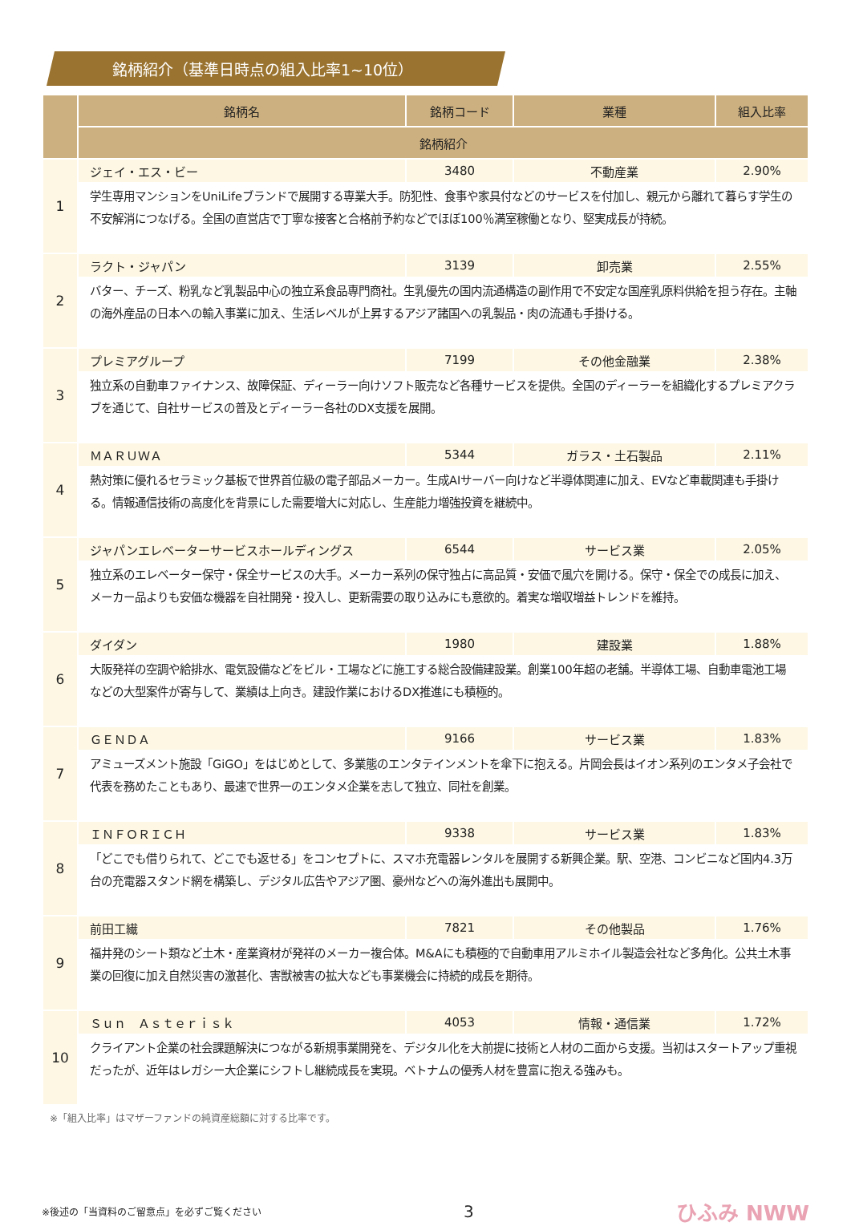銘柄紹介（基準日時点の組入比率1~10位）
| | 銘柄名 | 銘柄コード | 業種 | 組入比率 |
| --- | --- | --- | --- | --- |
| | 銘柄紹介 | | | |
| 1 | ジェイ・エス・ビー | 3480 | 不動産業 | 2.90% |
| | 学生専用マンションをUniLifeブランドで展開する専業大手。防犯性、食事や家具付などのサービスを付加し、親元から離れて暮らす学生の不安解消につなげる。全国の直営店で丁寧な接客と合格前予約などでほぼ100％満室稼働となり、堅実成長が持続。 | | | |
| 2 | ラクト・ジャパン | 3139 | 卸売業 | 2.55% |
| | バター、チーズ、粉乳など乳製品中心の独立系食品専門商社。生乳優先の国内流通構造の副作用で不安定な国産乳原料供給を担う存在。主軸の海外産品の日本への輸入事業に加え、生活レベルが上昇するアジア諸国への乳製品・肉の流通も手掛ける。 | | | |
| 3 | プレミアグループ | 7199 | その他金融業 | 2.38% |
| | 独立系の自動車ファイナンス、故障保証、ディーラー向けソフト販売など各種サービスを提供。全国のディーラーを組織化するプレミアクラブを通じて、自社サービスの普及とディーラー各社のDX支援を展開。 | | | |
| 4 | ＭＡＲＵＷＡ | 5344 | ガラス・土石製品 | 2.11% |
| | 熱対策に優れるセラミック基板で世界首位級の電子部品メーカー。生成AIサーバー向けなど半導体関連に加え、EVなど車載関連も手掛ける。情報通信技術の高度化を背景にした需要増大に対応し、生産能力増強投資を継続中。 | | | |
| 5 | ジャパンエレベーターサービスホールディングス | 6544 | サービス業 | 2.05% |
| | 独立系のエレベーター保守・保全サービスの大手。メーカー系列の保守独占に高品質・安価で風穴を開ける。保守・保全での成長に加え、メーカー品よりも安価な機器を自社開発・投入し、更新需要の取り込みにも意欲的。着実な増収増益トレンドを維持。 | | | |
| 6 | ダイダン | 1980 | 建設業 | 1.88% |
| | 大阪発祥の空調や給排水、電気設備などをビル・工場などに施工する総合設備建設業。創業100年超の老舗。半導体工場、自動車電池工場などの大型案件が寄与して、業績は上向き。建設作業におけるDX推進にも積極的。 | | | |
| 7 | ＧＥＮＤＡ | 9166 | サービス業 | 1.83% |
| | アミューズメント施設「GiGO」をはじめとして、多業態のエンタテインメントを傘下に抱える。片岡会長はイオン系列のエンタメ子会社で代表を務めたこともあり、最速で世界一のエンタメ企業を志して独立、同社を創業。 | | | |
| 8 | ＩＮＦＯＲＩＣＨ | 9338 | サービス業 | 1.83% |
| | 「どこでも借りられて、どこでも返せる」をコンセプトに、スマホ充電器レンタルを展開する新興企業。駅、空港、コンビニなど国内4.3万台の充電器スタンド網を構築し、デジタル広告やアジア圏、豪州などへの海外進出も展開中。 | | | |
| 9 | 前田工繊 | 7821 | その他製品 | 1.76% |
| | 福井発のシート類など土木・産業資材が発祥のメーカー複合体。M&Aにも積極的で自動車用アルミホイル製造会社など多角化。公共土木事業の回復に加え自然災害の激甚化、害獣被害の拡大なども事業機会に持続的成長を期待。 | | | |
| 10 | Ｓｕｎ Ａｓｔｅｒｉｓｋ | 4053 | 情報・通信業 | 1.72% |
| | クライアント企業の社会課題解決につながる新規事業開発を、デジタル化を大前提に技術と人材の二面から支援。当初はスタートアップ重視だったが、近年はレガシー大企業にシフトし継続成長を実現。ベトナムの優秀人材を豊富に抱える強みも。 | | | |
※「組入比率」はマザーファンドの純資産総額に対する比率です。
※後述の「当資料のご留意点」を必ずご覧ください 3 ひふみ NWW